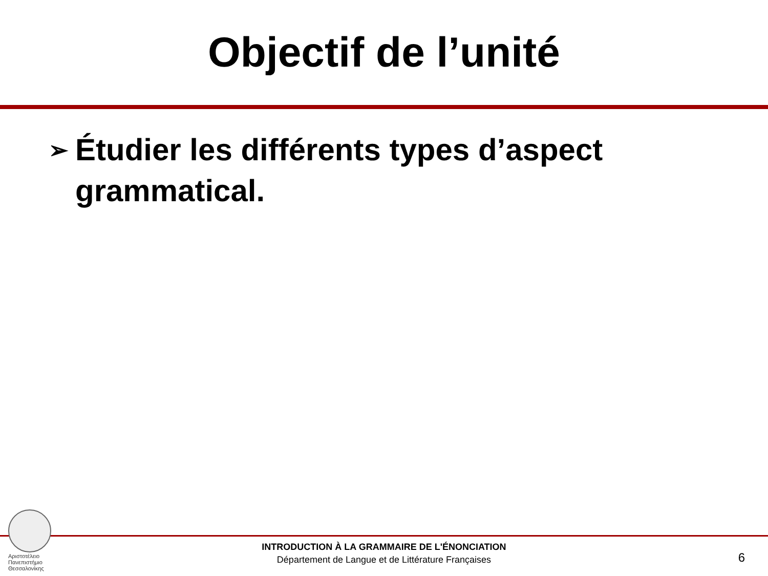Objectif de l’unité
➢ Étudier les différents types d’aspect grammatical.
Αριστοτέλειο
Πανεπιστήμιο
Θεσσαλονίκης
INTRODUCTION À LA GRAMMAIRE DE L'ÉNONCIATION
Département de Langue et de Littérature Françaises
6